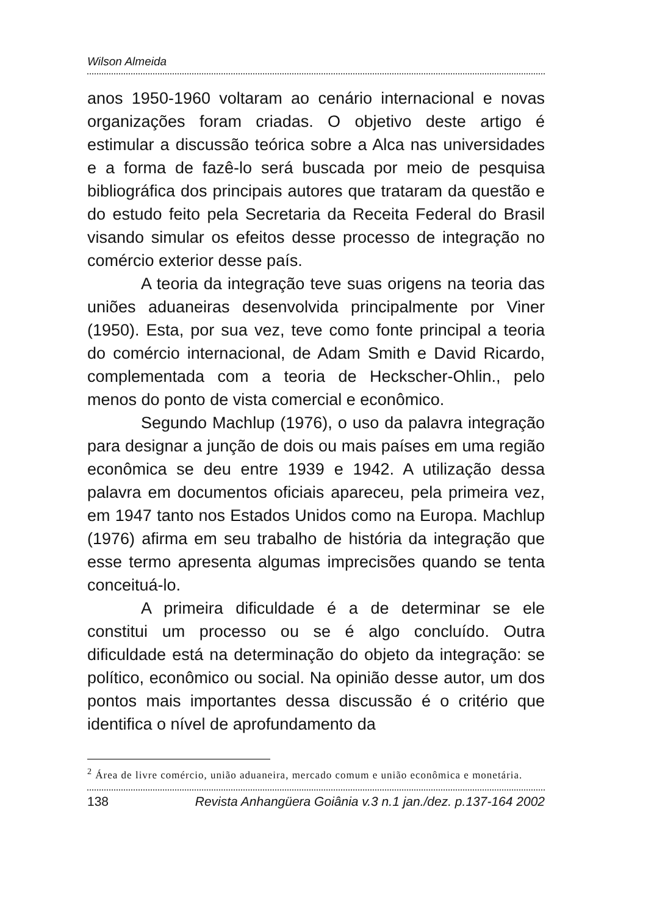Wilson Almeida
anos 1950-1960 voltaram ao cenário internacional e novas organizações foram criadas. O objetivo deste artigo é estimular a discussão teórica sobre a Alca nas universidades e a forma de fazê-lo será buscada por meio de pesquisa bibliográfica dos principais autores que trataram da questão e do estudo feito pela Secretaria da Receita Federal do Brasil visando simular os efeitos desse processo de integração no comércio exterior desse país.
A teoria da integração teve suas origens na teoria das uniões aduaneiras desenvolvida principalmente por Viner (1950). Esta, por sua vez, teve como fonte principal a teoria do comércio internacional, de Adam Smith e David Ricardo, complementada com a teoria de Heckscher-Ohlin., pelo menos do ponto de vista comercial e econômico.
Segundo Machlup (1976), o uso da palavra integração para designar a junção de dois ou mais países em uma região econômica se deu entre 1939 e 1942. A utilização dessa palavra em documentos oficiais apareceu, pela primeira vez, em 1947 tanto nos Estados Unidos como na Europa. Machlup (1976) afirma em seu trabalho de história da integração que esse termo apresenta algumas imprecisões quando se tenta conceituá-lo.
A primeira dificuldade é a de determinar se ele constitui um processo ou se é algo concluído. Outra dificuldade está na determinação do objeto da integração: se político, econômico ou social. Na opinião desse autor, um dos pontos mais importantes dessa discussão é o critério que identifica o nível de aprofundamento da
<sup>2</sup> Área de livre comércio, união aduaneira, mercado comum e união econômica e monetária.
138 Revista Anhangüera Goiânia v.3 n.1 jan./dez. p.137-164 2002